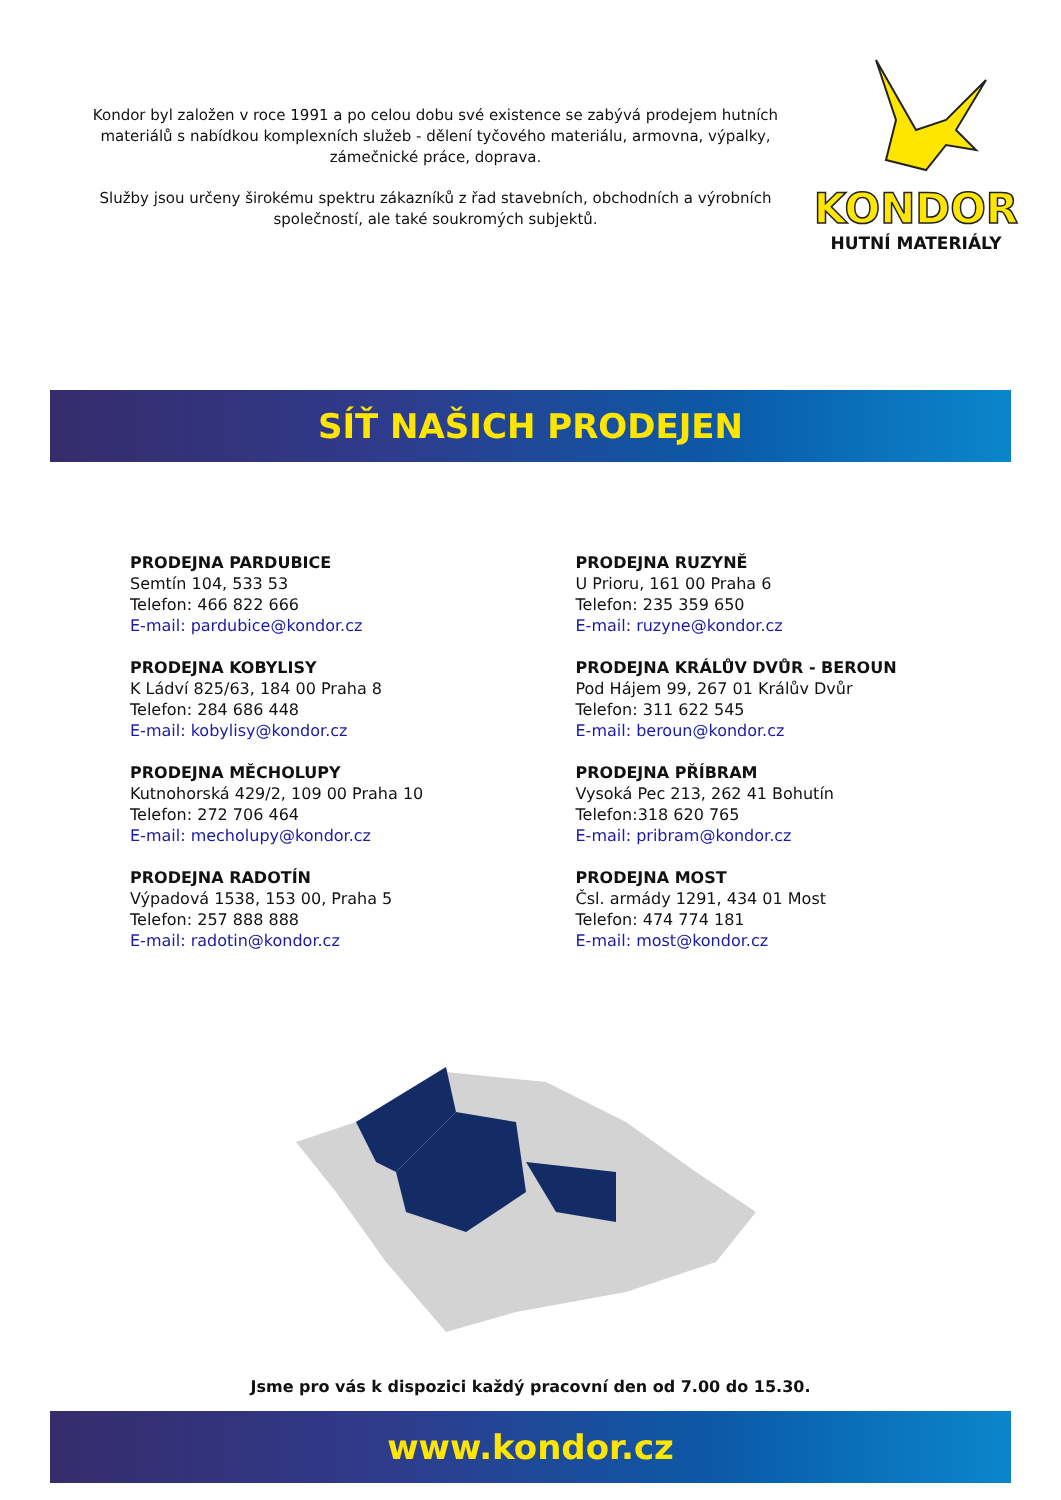Kondor byl založen v roce 1991 a po celou dobu své existence se zabývá prodejem hutních materiálů s nabídkou komplexních služeb - dělení tyčového materiálu, armovna, výpalky, zámečnické práce, doprava.
Služby jsou určeny širokému spektru zákazníků z řad stavebních, obchodních a výrobních společností, ale také soukromých subjektů.
KONDOR
HUTNÍ MATERIÁLY
SÍŤ NAŠICH PRODEJEN
PRODEJNA PARDUBICE
Semtín 104, 533 53
Telefon: 466 822 666
E-mail: pardubice@kondor.cz
PRODEJNA RUZYNĚ
U Prioru, 161 00 Praha 6
Telefon: 235 359 650
E-mail: ruzyne@kondor.cz
PRODEJNA KOBYLISY
K Ládví 825/63, 184 00 Praha 8
Telefon: 284 686 448
E-mail: kobylisy@kondor.cz
PRODEJNA KRÁLŮV DVŮR - BEROUN
Pod Hájem 99, 267 01 Králův Dvůr
Telefon: 311 622 545
E-mail: beroun@kondor.cz
PRODEJNA MĚCHOLUPY
Kutnohorská 429/2, 109 00 Praha 10
Telefon: 272 706 464
E-mail: mecholupy@kondor.cz
PRODEJNA PŘÍBRAM
Vysoká Pec 213, 262 41 Bohutín
Telefon:318 620 765
E-mail: pribram@kondor.cz
PRODEJNA RADOTÍN
Výpadová 1538, 153 00, Praha 5
Telefon: 257 888 888
E-mail: radotin@kondor.cz
PRODEJNA MOST
Čsl. armády 1291, 434 01 Most
Telefon: 474 774 181
E-mail: most@kondor.cz
Jsme pro vás k dispozici každý pracovní den od 7.00 do 15.30.
www.kondor.cz